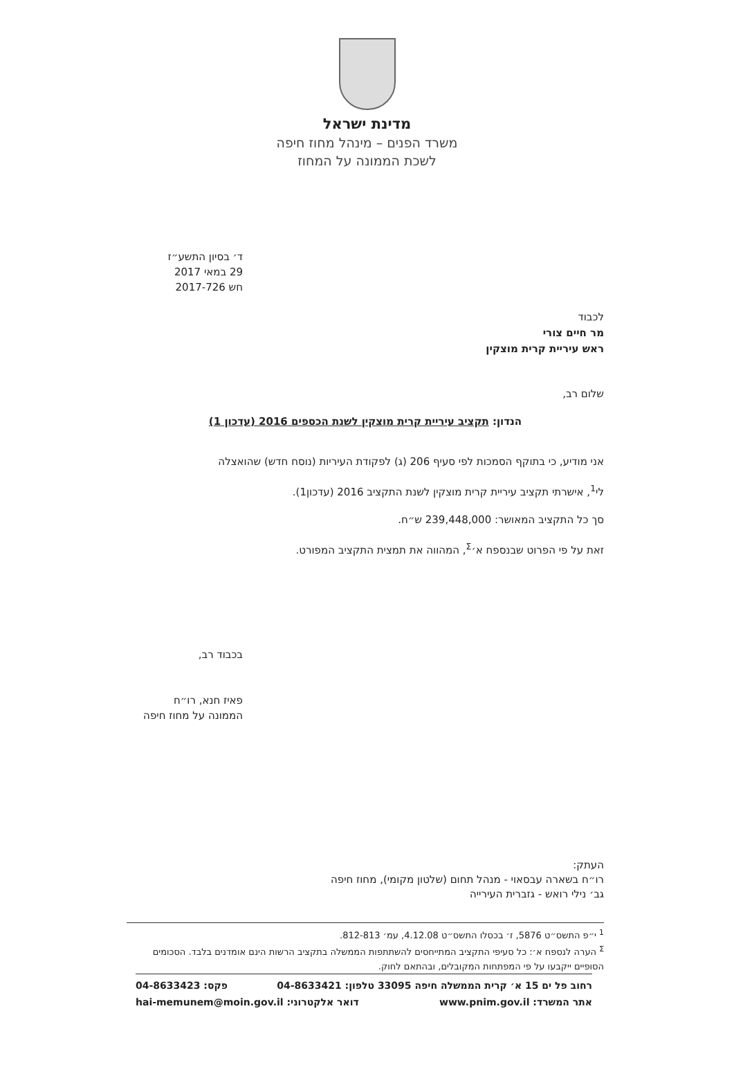מדינת ישראל
משרד הפנים – מינהל מחוז חיפה
לשכת הממונה על המחוז
ד׳ בסיון התשע״ז
29 במאי 2017
חש 2017-726
לכבוד
מר חיים צורי
ראש עיריית קרית מוצקין
שלום רב,
הנדון: תקציב עיריית קרית מוצקין לשנת הכספים 2016 (עדכון 1)
אני מודיע, כי בתוקף הסמכות לפי סעיף 206 (ג) לפקודת העיריות (נוסח חדש) שהואצלה
לי<sup>1</sup>, אישרתי תקציב עיריית קרית מוצקין לשנת התקציב 2016 (עדכון1).
סך כל התקציב המאושר: 239,448,000 ש״ח.
זאת על פי הפרוט שבנספח א׳<sup>Σ</sup>, המהווה את תמצית התקציב המפורט.
בכבוד רב,
פאיז חנא, רו״ח
הממונה על מחוז חיפה
העתק:
רו״ח בשארה עבסאוי - מנהל תחום (שלטון מקומי), מחוז חיפה
גב׳ נילי רואש - גזברית העירייה
<sup>1</sup> י״פ התשס״ט 5876, ז׳ בכסלו התשס״ט 4.12.08, עמ׳ 812-813.
<sup>Σ</sup> הערה לנספח א׳: כל סעיפי התקציב המתייחסים להשתתפות הממשלה בתקציב הרשות הינם אומדנים בלבד. הסכומים הסופיים ייקבעו על פי המפתחות המקובלים, ובהתאם לחוק.
רחוב פל ים 15 א׳ קרית הממשלה חיפה 33095 טלפון: 04-8633421 פקס: 04-8633423
אתר המשרד: www.pnim.gov.il דואר אלקטרוני: hai-memunem@moin.gov.il